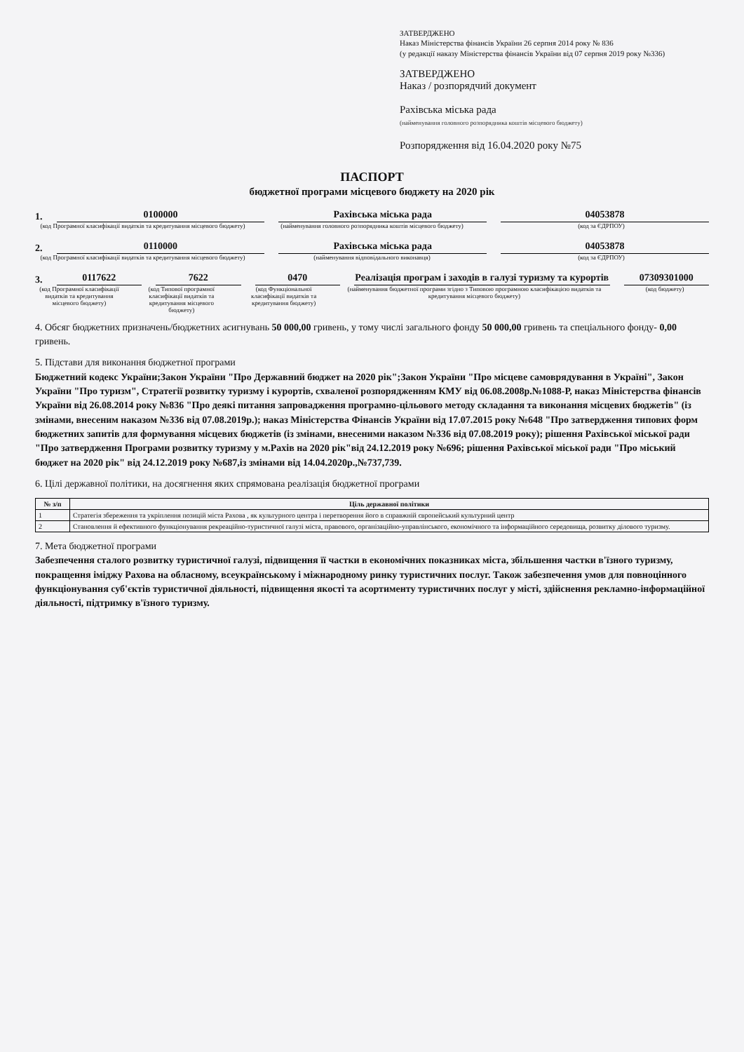ЗАТВЕРДЖЕНО
Наказ Міністерства фінансів України 26 серпня 2014 року № 836
(у редакції наказу Міністерства фінансів України від 07 серпня 2019 року №336)
ЗАТВЕРДЖЕНО
Наказ / розпорядчий документ
Рахівська міська рада
(найменування головного розпорядника коштів місцевого бюджету)
Розпорядження від 16.04.2020 року №75
ПАСПОРТ
бюджетної програми місцевого бюджету на 2020 рік
1.
0100000
Рахівська міська рада
04053878
(код Програмної класифікації видатків та кредитування місцевого бюджету) (найменування головного розпорядника коштів місцевого бюджету) (код за ЄДРПОУ)
2.
0110000
Рахівська міська рада
04053878
(код Програмної класифікації видатків та кредитування місцевого бюджету) (найменування відповідального виконавця) (код за ЄДРПОУ)
3.
0117622
7622
0470
Реалізація програм і заходів в галузі туризму та курортів
07309301000
(код Програмної класифікації видатків та кредитування місцевого бюджету) (код Типової програмної класифікації видатків та кредитування місцевого бюджету) (код Функціональної класифікації видатків та кредитування бюджету) (найменування бюджетної програми згідно з Типовою програмною класифікацією видатків та кредитування місцевого бюджету) (код бюджету)
4. Обсяг бюджетних призначень/бюджетних асигнувань 50 000,00 гривень, у тому числі загального фонду 50 000,00 гривень та спеціального фонду- 0,00 гривень.
5. Підстави для виконання бюджетної програми
Бюджетний кодекс України;Закон України "Про Державний бюджет на 2020 рік";Закон України "Про місцеве самоврядування в Україні", Закон України "Про туризм", Стратегії розвитку туризму і курортів, схваленої розпорядженням КМУ від 06.08.2008р.№1088-Р, наказ Міністерства фінансів України від 26.08.2014 року №836 "Про деякі питання запровадження програмно-цільового методу складання та виконання місцевих бюджетів" (із змінами, внесеним наказом №336 від 07.08.2019р.); наказ Міністерства Фінансів України від 17.07.2015 року №648 "Про затвердження типових форм бюджетних запитів для формування місцевих бюджетів (із змінами, внесеними наказом №336 від 07.08.2019 року); рішення Рахівської міської ради "Про затвердження Програми розвитку туризму у м.Рахів на 2020 рік"від 24.12.2019 року №696; рішення Рахівської міської ради "Про міський бюджет на 2020 рік" від 24.12.2019 року №687,із змінами від 14.04.2020р.,№737,739.
6. Цілі державної політики, на досягнення яких спрямована реалізація бюджетної програми
| № з/п | Ціль державної політики |
| --- | --- |
| 1 | Стратегія збереження та укріплення позицій міста Рахова , як культурного центра і перетворення його в справжній європейський культурний центр |
| 2 | Становлення й ефективного функціонування рекреаційно-туристичної галузі міста, правового, організаційно-управлінського, економічного та інформаційного середовища, розвитку ділового туризму. |
7. Мета бюджетної програми
Забезпечення сталого розвитку туристичної галузі, підвищення її частки в економічних показниках міста, збільшення частки в'їзного туризму, покращення іміджу Рахова на обласному, всеукраїнському і міжнародному ринку туристичних послуг. Також забезпечення умов для повноцінного функціонування суб'єктів туристичної діяльності, підвищення якості та асортименту туристичних послуг у місті, здійснення рекламно-інформаційної діяльності, підтримку в'їзного туризму.